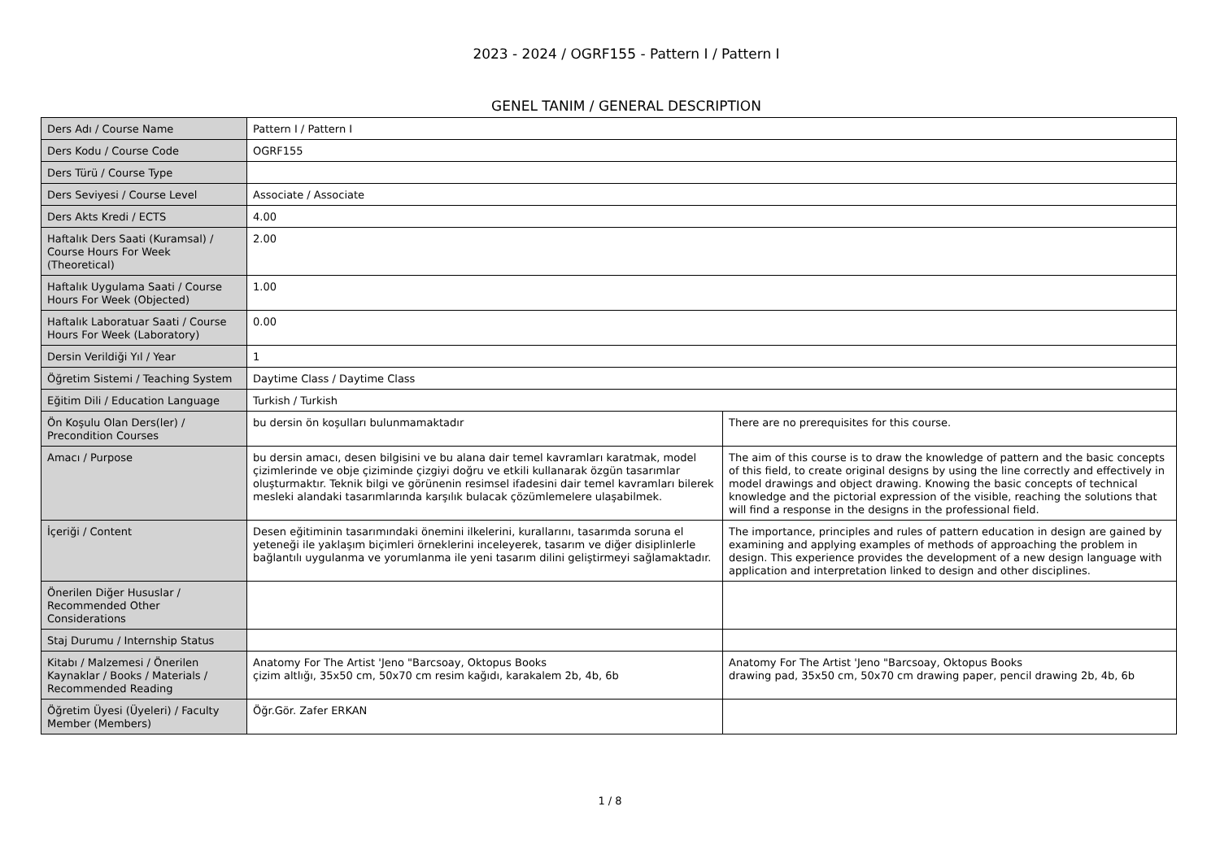2023 - 2024 / OGRF155 - Pattern I / Pattern I
GENEL TANIM / GENERAL DESCRIPTION
| Ders Adı / Course Name | Pattern I / Pattern I | |
| Ders Kodu / Course Code | OGRF155 | |
| Ders Türü / Course Type | | |
| Ders Seviyesi / Course Level | Associate / Associate | |
| Ders Akts Kredi / ECTS | 4.00 | |
| Haftalık Ders Saati (Kuramsal) / Course Hours For Week (Theoretical) | 2.00 | |
| Haftalık Uygulama Saati / Course Hours For Week (Objected) | 1.00 | |
| Haftalık Laboratuar Saati / Course Hours For Week (Laboratory) | 0.00 | |
| Dersin Verildiği Yıl / Year | 1 | |
| Öğretim Sistemi / Teaching System | Daytime Class / Daytime Class | |
| Eğitim Dili / Education Language | Turkish / Turkish | |
| Ön Koşulu Olan Ders(ler) / Precondition Courses | bu dersin ön koşulları bulunmamaktadır | There are no prerequisites for this course. |
| Amacı / Purpose | bu dersin amacı, desen bilgisini ve bu alana dair temel kavramları karatmak, model çizimlerinde ve obje çiziminde çizgiyi doğru ve etkili kullanarak özgün tasarımlar oluşturmaktır. Teknik bilgi ve görünenin resimsel ifadesini dair temel kavramları bilerek mesleki alandaki tasarımlarında karşılık bulacak çözümlemelere ulaşabilmek. | The aim of this course is to draw the knowledge of pattern and the basic concepts of this field, to create original designs by using the line correctly and effectively in model drawings and object drawing. Knowing the basic concepts of technical knowledge and the pictorial expression of the visible, reaching the solutions that will find a response in the designs in the professional field. |
| İçeriği / Content | Desen eğitiminin tasarımındaki önemini ilkelerini, kurallarını, tasarımda soruna el yeteneği ile yaklaşım biçimleri örneklerini inceleyerek, tasarım ve diğer disiplinlerle bağlantılı uygulanma ve yorumlanma ile yeni tasarım dilini geliştirmeyi sağlamaktadır. | The importance, principles and rules of pattern education in design are gained by examining and applying examples of methods of approaching the problem in design. This experience provides the development of a new design language with application and interpretation linked to design and other disciplines. |
| Önerilen Diğer Hususlar / Recommended Other Considerations | | |
| Staj Durumu / Internship Status | | |
| Kitabı / Malzemesi / Önerilen Kaynaklar / Books / Materials / Recommended Reading | Anatomy For The Artist 'Jeno "Barcsoay, Oktopus Books çizim altlığı, 35x50 cm, 50x70 cm resim kağıdı, karakalem 2b, 4b, 6b | Anatomy For The Artist 'Jeno "Barcsoay, Oktopus Books drawing pad, 35x50 cm, 50x70 cm drawing paper, pencil drawing 2b, 4b, 6b |
| Öğretim Üyesi (Üyeleri) / Faculty Member (Members) | Öğr.Gör. Zafer ERKAN | |
1 / 8